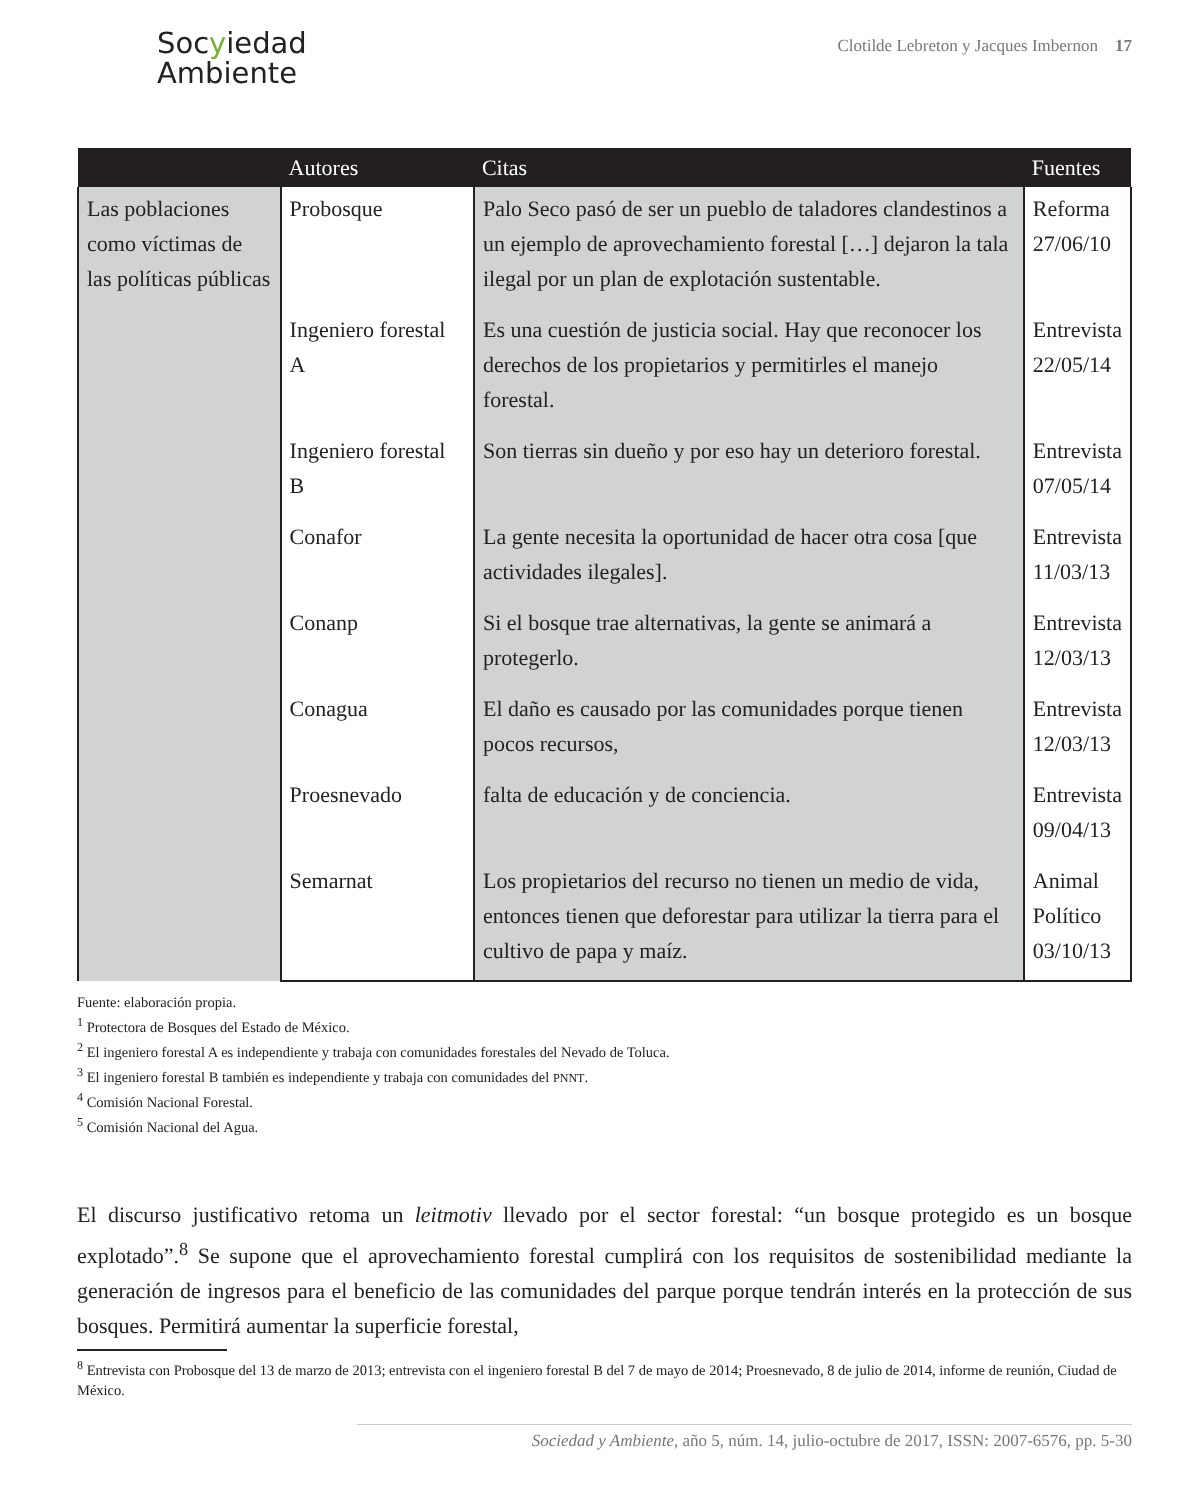Socyiedad
Ambiente
Clotilde Lebreton y Jacques Imbernon 17
| | Autores | Citas | Fuentes |
| --- | --- | --- | --- |
| Las poblaciones como víctimas de las políticas públicas | Probosque | Palo Seco pasó de ser un pueblo de taladores clandestinos a un ejemplo de aprovechamiento forestal […] dejaron la tala ilegal por un plan de explotación sustentable. | Reforma 27/06/10 |
| | Ingeniero forestal A | Es una cuestión de justicia social. Hay que reconocer los derechos de los propietarios y permitirles el manejo forestal. | Entrevista 22/05/14 |
| | Ingeniero forestal B | Son tierras sin dueño y por eso hay un deterioro forestal. | Entrevista 07/05/14 |
| | Conafor | La gente necesita la oportunidad de hacer otra cosa [que actividades ilegales]. | Entrevista 11/03/13 |
| | Conanp | Si el bosque trae alternativas, la gente se animará a protegerlo. | Entrevista 12/03/13 |
| | Conagua | El daño es causado por las comunidades porque tienen pocos recursos, | Entrevista 12/03/13 |
| | Proesnevado | falta de educación y de conciencia. | Entrevista 09/04/13 |
| | Semarnat | Los propietarios del recurso no tienen un medio de vida, entonces tienen que deforestar para utilizar la tierra para el cultivo de papa y maíz. | Animal Político 03/10/13 |
Fuente: elaboración propia.
<sup>1</sup> Protectora de Bosques del Estado de México.
<sup>2</sup> El ingeniero forestal A es independiente y trabaja con comunidades forestales del Nevado de Toluca.
<sup>3</sup> El ingeniero forestal B también es independiente y trabaja con comunidades del PNNT.
<sup>4</sup> Comisión Nacional Forestal.
<sup>5</sup> Comisión Nacional del Agua.
El discurso justificativo retoma un leitmotiv llevado por el sector forestal: “un bosque protegido es un bosque explotado”.<sup>8</sup> Se supone que el aprovechamiento forestal cumplirá con los requisitos de sostenibilidad mediante la generación de ingresos para el beneficio de las comunidades del parque porque tendrán interés en la protección de sus bosques. Permitirá aumentar la superficie forestal,
<sup>8</sup> Entrevista con Probosque del 13 de marzo de 2013; entrevista con el ingeniero forestal B del 7 de mayo de 2014; Proesnevado, 8 de julio de 2014, informe de reunión, Ciudad de México.
Sociedad y Ambiente, año 5, núm. 14, julio-octubre de 2017, ISSN: 2007-6576, pp. 5-30